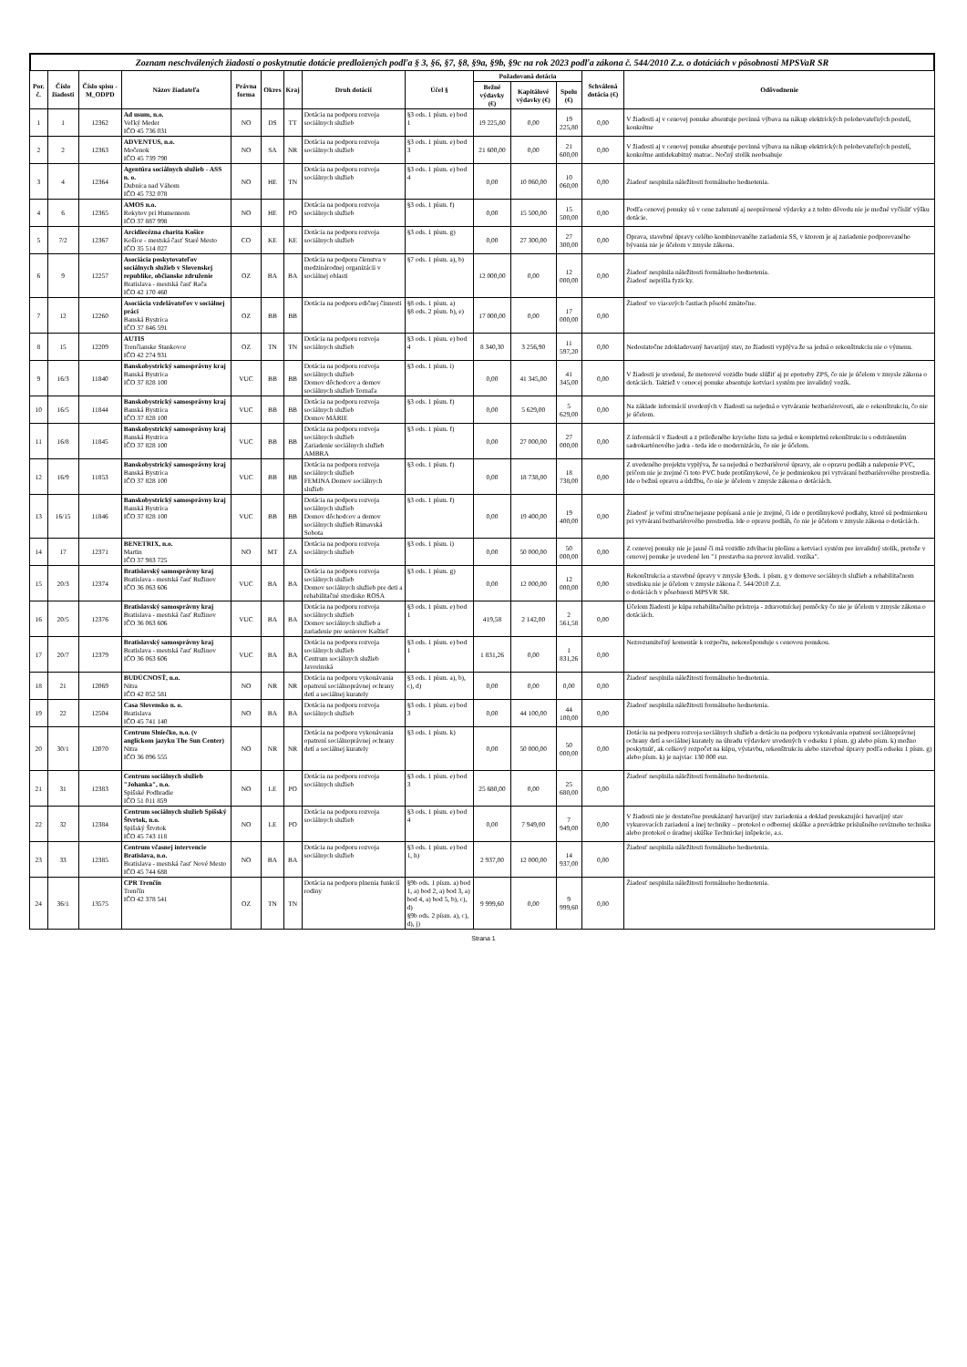Zoznam neschválených žiadostí o poskytnutie dotácie predložených podľa § 3, §6, §7, §8, §9a, §9b, §9c na rok 2023 podľa zákona č. 544/2010 Z.z. o dotáciách v pôsobnosti MPSVaR SR
| Por. č. | Číslo žiadosti | Číslo spisu -M_ODPD | Názov žiadateľa | Právna forma | Okres | Kraj | Druh dotácií | Účel § | Požadovaná dotácia | | | Schválená dotácia (€) | Odôvodnenie |
| --- | --- | --- | --- | --- | --- | --- | --- | --- | --- | --- | --- | --- | --- |
| | | | | | | | | | Bežné výdavky (€) | Kapitálové výdavky (€) | Spolu (€) | | |
| 1 | 1 | 12362 | Ad usum, n.o. Veľký Meder IČO 45 736 031 | NO | DS | TT | Dotácia na podporu rozvoja sociálnych služieb | §3 ods. 1 písm. e) bod 1 | 19 225,80 | 0,00 | 19 225,80 | 0,00 | V žiadosti aj v cenovej ponuke absentuje povinná výbava na nákup elektrických polohovateľných postelí, konkrétne |
| 2 | 2 | 12363 | ADVENTUS, n.o. Močenok IČO 45 739 790 | NO | SA | NR | Dotácia na podporu rozvoja sociálnych služieb | §3 ods. 1 písm. e) bod 3 | 21 600,00 | 0,00 | 21 600,00 | 0,00 | V žiadosti aj v cenovej ponuke absentuje povinná výbava na nákup elektrických polohovateľných postelí, konkrétne antidekubitný matrac. Nočný stolík neobsahuje |
| 3 | 4 | 12364 | Agentúra sociálnych služieb - ASS n. o. Dubnica nad Váhom IČO 45 732 078 | NO | HE | TN | Dotácia na podporu rozvoja sociálnych služieb | §3 ods. 1 písm. e) bod 4 | 0,00 | 10 060,00 | 10 060,00 | 0,00 | Žiadosť nesplnila náležitosti formálneho hodnotenia. |
| 4 | 6 | 12365 | AMOS n.o. Rokytov pri Humennom IČO 37 887 998 | NO | HE | PO | Dotácia na podporu rozvoja sociálnych služieb | §3 ods. 1 písm. f) | 0,00 | 15 500,00 | 15 500,00 | 0,00 | Podľa cenovej ponuky sú v cene zahrnuté aj neoprávnené výdavky a z tohto dôvodu nie je možné vyčísliť výšku dotácie. |
| 5 | 7/2 | 12367 | Arcidiecézna charita Košice Košice - mestská časť Staré Mesto IČO 35 514 027 | CO | KE | KE | Dotácia na podporu rozvoja sociálnych služieb | §3 ods. 1 písm. g) | 0,00 | 27 300,00 | 27 300,00 | 0,00 | Oprava, stavebné úpravy celého kombinovaného zariadenia SS, v ktorom je aj zariadenie podporovaného bývania nie je účelom v zmysle zákona. |
| 6 | 9 | 12257 | Asociácia poskytovateľov sociálnych služieb v Slovenskej republike, občianske združenie Bratislava - mestská časť Rača IČO 42 170 460 | OZ | BA | BA | Dotácia na podporu členstva v medzinárodnej organizácii v sociálnej oblasti | §7 ods. 1 písm. a), b) | 12 000,00 | 0,00 | 12 000,00 | 0,00 | Žiadosť nesplnila náležitosti formálneho hodnotenia. Žiadosť neprišla fyzicky. |
| 7 | 12 | 12260 | Asociácia vzdelávateľov v sociálnej práci Banská Bystrica IČO 37 846 591 | OZ | BB | BB | Dotácia na podporu edičnej činnosti | §8 ods. 1 písm. a) §8 ods. 2 písm. b), e) | 17 000,00 | 0,00 | 17 000,00 | 0,00 | Žiadosť vo viacerých častiach pôsobí zmätočne. |
| 8 | 15 | 12209 | AUTIS Trenčianske Stankovce IČO 42 274 931 | OZ | TN | TN | Dotácia na podporu rozvoja sociálnych služieb | §3 ods. 1 písm. e) bod 4 | 8 340,30 | 3 256,90 | 11 597,20 | 0,00 | Nedostatočne zdokladovaný havarijný stav, zo žiadosti vyplýva že sa jedná o rekonštrukciu nie o výmenu. |
| 9 | 16/3 | 11840 | Banskobystrický samosprávny kraj Banská Bystrica IČO 37 828 100 | VUC | BB | BB | Dotácia na podporu rozvoja sociálnych služieb Domov dôchodcov a domov sociálnych služieb Tornaľa | §3 ods. 1 písm. i) | 0,00 | 41 345,00 | 41 345,00 | 0,00 | V žiadosti je uvedené, že motorové vozidlo bude slúžiť aj pr epotreby ZPS, čo nie je účelom v zmysle zákona o dotáciách. Taktiež v cenocej ponuke absentuje kotviaci systém pre invalidný vozík. |
| 10 | 16/5 | 11844 | Banskobystrický samosprávny kraj Banská Bystrica IČO 37 828 100 | VUC | BB | BB | Dotácia na podporu rozvoja sociálnych služieb Domov MÁRIE | §3 ods. 1 písm. f) | 0,00 | 5 629,00 | 5 629,00 | 0,00 | Na základe informácií uvedených v žiadosti sa nejedná o vytváranie bezbariérovosti, ale o rekonštrukciu, čo nie je účelom. |
| 11 | 16/8 | 11845 | Banskobystrický samosprávny kraj Banská Bystrica IČO 37 828 100 | VUC | BB | BB | Dotácia na podporu rozvoja sociálnych služieb Zariadenie sociálnych služieb AMBRA | §3 ods. 1 písm. f) | 0,00 | 27 000,00 | 27 000,00 | 0,00 | Z informácií v žiadosti a z priloženého krycieho listu sa jedná o kompletnú rekonštrukciu s odstránením sadrokartónového jadra - teda ide o modernizáciu, čo nie je účelom. |
| 12 | 16/9 | 11853 | Banskobystrický samosprávny kraj Banská Bystrica IČO 37 828 100 | VUC | BB | BB | Dotácia na podporu rozvoja sociálnych služieb FEMINA Domov sociálnych služieb | §3 ods. 1 písm. f) | 0,00 | 18 738,00 | 18 738,00 | 0,00 | Z uvedeného projektu vyplýva, že sa nejedná o bezbariérové úpravy, ale o opravu podláh a nalepenie PVC, pričom nie je zrejmé či toto PVC bude protišmykové, čo je podmienkou pri vytváraní bezbariérového prostredia. Ide o bežnú opravu a údržbu, čo nie je účelom v zmysle zákona o dotáciách. |
| 13 | 16/15 | 11846 | Banskobystrický samosprávny kraj Banská Bystrica IČO 37 828 100 | VUC | BB | BB | Dotácia na podporu rozvoja sociálnych služieb Domov dôchodcov a domov sociálnych služieb Rimavská Sobota | §3 ods. 1 písm. f) | 0,00 | 19 400,00 | 19 400,00 | 0,00 | Žiadosť je veľmi stručne/nejasne popísaná a nie je zrejmé, či ide o protišmykové podlahy, ktoré sú podmienkou pri vytváraní bezbariérového prostredia. Ide o opravu podláh, čo nie je účelom v zmysle zákona o dotáciách. |
| 14 | 17 | 12371 | BENETRIX, n.o. Martin IČO 37 983 725 | NO | MT | ZA | Dotácia na podporu rozvoja sociálnych služieb | §3 ods. 1 písm. i) | 0,00 | 50 000,00 | 50 000,00 | 0,00 | Z cenovej ponuky nie je jasné či má vozidlo zdvíhaciu plošinu a kotviaci systém pre invalidný stolík, pretože v cenovej ponuke je uvedené len "1 prestavba na prevoz invalid. vozíka". |
| 15 | 20/3 | 12374 | Bratislavský samosprávny kraj Bratislava - mestská časť Ružinov IČO 36 063 606 | VUC | BA | BA | Dotácia na podporu rozvoja sociálnych služieb Domov sociálnych služieb pre deti a rehabilitačné stredisko ROSA | §3 ods. 1 písm. g) | 0,00 | 12 000,00 | 12 000,00 | 0,00 | Rekonštrukcia a stavebné úpravy v zmysle §3ods. 1 písm. g v domove sociálnych služieb a rehabilitačnom stredisku nie je účelom v zmysle zákona č. 544/2010 Z.z. o dotáciách v pôsobnosti MPSVR SR. |
| 16 | 20/5 | 12376 | Bratislavský samosprávny kraj Bratislava - mestská časť Ružinov IČO 36 063 606 | VUC | BA | BA | Dotácia na podporu rozvoja sociálnych služieb Domov sociálnych služieb a zariadenie pre seniorov Kaštieľ | §3 ods. 1 písm. e) bod 1 | 419,58 | 2 142,00 | 2 561,58 | 0,00 | Účelom žiadosti je kúpa rehabilitačného prístroja - zdravotníckej pomôcky čo nie je účelom v zmysle zákona o dotáciách. |
| 17 | 20/7 | 12379 | Bratislavský samosprávny kraj Bratislava - mestská časť Ružinov IČO 36 063 606 | VUC | BA | BA | Dotácia na podporu rozvoja sociálnych služieb Centrum sociálnych služieb Javorinská | §3 ods. 1 písm. e) bod 1 | 1 831,26 | 0,00 | 1 831,26 | 0,00 | Nezrozumiteľný komentár k rozpočtu, nekorešponduje s cenovou ponukou. |
| 18 | 21 | 12069 | BUDÚCNOSŤ, n.o. Nitra IČO 42 052 581 | NO | NR | NR | Dotácia na podporu vykonávania opatrení sociálnoprávnej ochrany detí a sociálnej kurately | §3 ods. 1 písm. a), b), c), d) | 0,00 | 0,00 | 0,00 | 0,00 | Žiadosť nesplnila náležitosti formálneho hodnotenia. |
| 19 | 22 | 12504 | Casa Slovensko n. o. Bratislava IČO 45 741 140 | NO | BA | BA | Dotácia na podporu rozvoja sociálnych služieb | §3 ods. 1 písm. e) bod 3 | 0,00 | 44 100,00 | 44 100,00 | 0,00 | Žiadosť nesplnila náležitosti formálneho hodnotenia. |
| 20 | 30/1 | 12070 | Centrum Slniečko, n.o. (v anglickom jazyku The Sun Center) Nitra IČO 36 096 555 | NO | NR | NR | Dotácia na podporu vykonávania opatrení sociálnoprávnej ochrany detí a sociálnej kurately | §3 ods. 1 písm. k) | 0,00 | 50 000,00 | 50 000,00 | 0,00 | Dotáciu na podporu rozvoja sociálnych služieb a dotáciu na podporu vykonávania opatrení sociálnoprávnej ochrany detí a sociálnej kurately na úhradu výdavkov uvedených v odseku 1 písm. g) alebo písm. k) možno poskytnúť, ak celkový rozpočet na kúpu, výstavbu, rekonštrukciu alebo stavebné úpravy podľa odseku 1 písm. g) alebo písm. k) je najviac 130 000 eur. |
| 21 | 31 | 12383 | Centrum sociálnych služieb "Johanka", n.o. Spišské Podhradie IČO 51 011 859 | NO | LE | PO | Dotácia na podporu rozvoja sociálnych služieb | §3 ods. 1 písm. e) bod 3 | 25 680,00 | 0,00 | 25 680,00 | 0,00 | Žiadosť nesplnila náležitosti formálneho hodnotenia. |
| 22 | 32 | 12384 | Centrum sociálnych služieb Spišský Štvrtok, n.o. Spišský Štvrtok IČO 45 743 118 | NO | LE | PO | Dotácia na podporu rozvoja sociálnych služieb | §3 ods. 1 písm. e) bod 4 | 0,00 | 7 949,00 | 7 949,00 | 0,00 | V žiadosti nie je dostatočne preukázaný havarijný stav zariadenia a doklad preukazujúci havarijný stav vykurovacích zariadení a inej techniky – protokol o odbornej skúške a prevádzke príslušného revízneho technika alebo protokol o úradnej skúške Technickej inšpekcie, a.s. |
| 23 | 33 | 12385 | Centrum včasnej intervencie Bratislava, n.o. Bratislava - mestská časť Nové Mesto IČO 45 744 688 | NO | BA | BA | Dotácia na podporu rozvoja sociálnych služieb | §3 ods. 1 písm. e) bod 1, h) | 2 937,00 | 12 000,00 | 14 937,00 | 0,00 | Žiadosť nesplnila náležitosti formálneho hodnotenia. |
| 24 | 36/1 | 13575 | CPR Trenčín Trenčín IČO 42 378 541 | OZ | TN | TN | Dotácia na podporu plnenia funkcií rodiny | §9b ods. 1 písm. a) bod 1, a) bod 2, a) bod 3, a) bod 4, a) bod 5, b), c), d) §9b ods. 2 písm. a), c), d), j) | 9 999,60 | 0,00 | 9 999,60 | 0,00 | Žiadosť nesplnila náležitosti formálneho hodnotenia. |
Strana 1